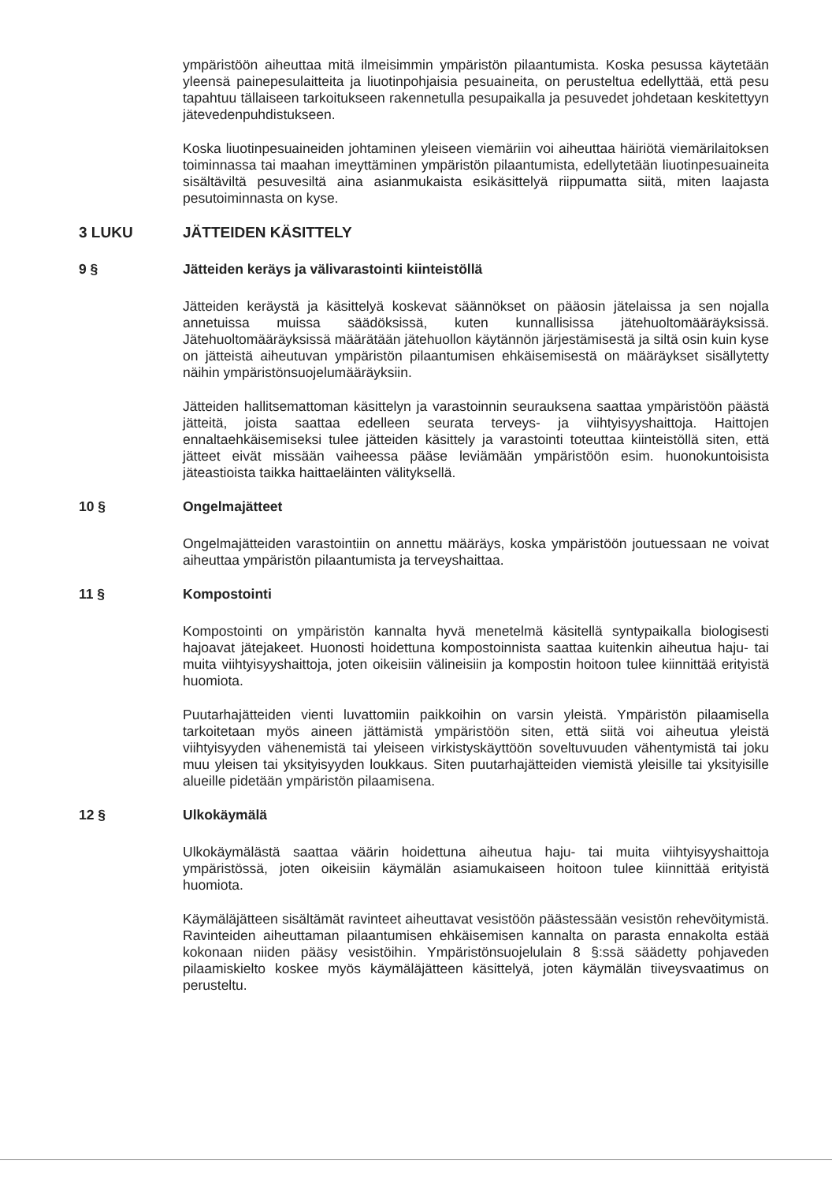ympäristöön aiheuttaa mitä ilmeisimmin ympäristön pilaantumista. Koska pesussa käytetään yleensä painepesulaitteita ja liuotinpohjaisia pesuaineita, on perusteltua edellyttää, että pesu tapahtuu tällaiseen tarkoitukseen rakennetulla pesupaikalla ja pesuvedet johdetaan keskitettyyn jätevedenpuhdistukseen.
Koska liuotinpesuaineiden johtaminen yleiseen viemäriin voi aiheuttaa häiriötä viemärilaitoksen toiminnassa tai maahan imeyttäminen ympäristön pilaantumista, edellytetään liuotinpesuaineita sisältäviltä pesuvesiltä aina asianmukaista esikäsittelyä riippumatta siitä, miten laajasta pesutoiminnasta on kyse.
3 LUKU JÄTTEIDEN KÄSITTELY
9 § Jätteiden keräys ja välivarastointi kiinteistöllä
Jätteiden keräystä ja käsittelyä koskevat säännökset on pääosin jätelaissa ja sen nojalla annetuissa muissa säädöksissä, kuten kunnallisissa jätehuoltomääräyksissä. Jätehuoltomääräyksissä määrätään jätehuollon käytännön järjestämisestä ja siltä osin kuin kyse on jätteistä aiheutuvan ympäristön pilaantumisen ehkäisemisestä on määräykset sisällytetty näihin ympäristönsuojelumääräyksiin.
Jätteiden hallitsemattoman käsittelyn ja varastoinnin seurauksena saattaa ympäristöön päästä jätteitä, joista saattaa edelleen seurata terveys- ja viihtyisyyshaittoja. Haittojen ennaltaehkäisemiseksi tulee jätteiden käsittely ja varastointi toteuttaa kiinteistöllä siten, että jätteet eivät missään vaiheessa pääse leviämään ympäristöön esim. huonokuntoisista jäteastioista taikka haittaeläinten välityksellä.
10 § Ongelmajätteet
Ongelmajätteiden varastointiin on annettu määräys, koska ympäristöön joutuessaan ne voivat aiheuttaa ympäristön pilaantumista ja terveyshaittaa.
11 § Kompostointi
Kompostointi on ympäristön kannalta hyvä menetelmä käsitellä syntypaikalla biologisesti hajoavat jätejakeet. Huonosti hoidettuna kompostoinnista saattaa kuitenkin aiheutua haju- tai muita viihtyisyyshaittoja, joten oikeisiin välineisiin ja kompostin hoitoon tulee kiinnittää erityistä huomiota.
Puutarhajätteiden vienti luvattomiin paikkoihin on varsin yleistä. Ympäristön pilaamisella tarkoitetaan myös aineen jättämistä ympäristöön siten, että siitä voi aiheutua yleistä viihtyisyyden vähenemistä tai yleiseen virkistyskäyttöön soveltuvuuden vähentymistä tai joku muu yleisen tai yksityisyyden loukkaus. Siten puutarhajätteiden viemistä yleisille tai yksityisille alueille pidetään ympäristön pilaamisena.
12 § Ulkokäymälä
Ulkokäymälästä saattaa väärin hoidettuna aiheutua haju- tai muita viihtyisyyshaittoja ympäristössä, joten oikeisiin käymälän asiamukaiseen hoitoon tulee kiinnittää erityistä huomiota.
Käymäläjätteen sisältämät ravinteet aiheuttavat vesistöön päästessään vesistön rehevöitymistä. Ravinteiden aiheuttaman pilaantumisen ehkäisemisen kannalta on parasta ennakolta estää kokonaan niiden pääsy vesistöihin. Ympäristönsuojelulain 8 §:ssä säädetty pohjaveden pilaamiskielto koskee myös käymäläjätteen käsittelyä, joten käymälän tiiveysvaatimus on perusteltu.